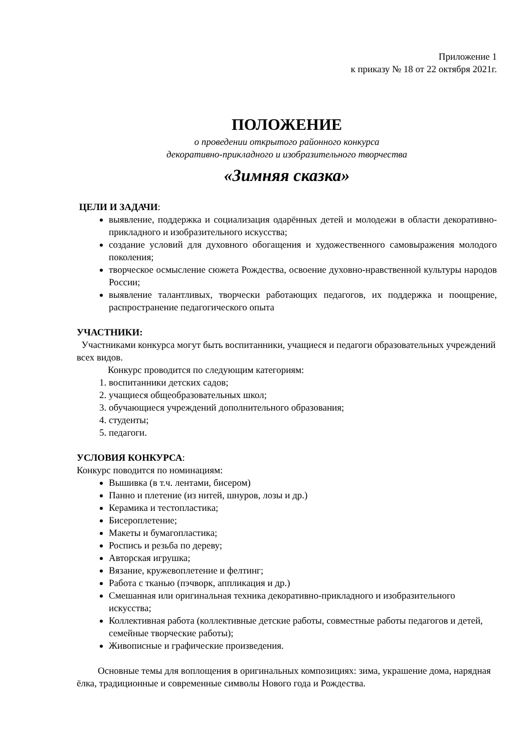Приложение 1
к приказу № 18 от 22 октября 2021г.
ПОЛОЖЕНИЕ
о проведении открытого районного конкурса
декоративно-прикладного и изобразительного творчества
«Зимняя сказка»
ЦЕЛИ И ЗАДАЧИ:
выявление, поддержка и социализация одарённых детей и молодежи в области декоративно-прикладного и изобразительного искусства;
создание условий для духовного обогащения и художественного самовыражения молодого поколения;
творческое осмысление сюжета Рождества, освоение духовно-нравственной культуры народов России;
выявление талантливых, творчески работающих педагогов, их поддержка и поощрение, распространение педагогического опыта
УЧАСТНИКИ:
Участниками конкурса могут быть воспитанники, учащиеся и педагоги образовательных учреждений всех видов.
Конкурс проводится по следующим категориям:
1. воспитанники детских садов;
2. учащиеся общеобразовательных школ;
3. обучающиеся учреждений дополнительного образования;
4. студенты;
5. педагоги.
УСЛОВИЯ КОНКУРСА:
Конкурс поводится по номинациям:
Вышивка (в т.ч. лентами, бисером)
Панно и плетение (из нитей, шнуров, лозы и др.)
Керамика и тестопластика;
Бисероплетение;
Макеты и бумагопластика;
Роспись и резьба по дереву;
Авторская игрушка;
Вязание, кружевоплетение и фелтинг;
Работа с тканью (пэчворк, аппликация и др.)
Смешанная или оригинальная техника декоративно-прикладного и изобразительного искусства;
Коллективная работа (коллективные детские работы, совместные работы педагогов и детей, семейные творческие работы);
Живописные и графические произведения.
Основные темы для воплощения в оригинальных композициях: зима, украшение дома, нарядная ёлка, традиционные и современные символы Нового года и Рождества.